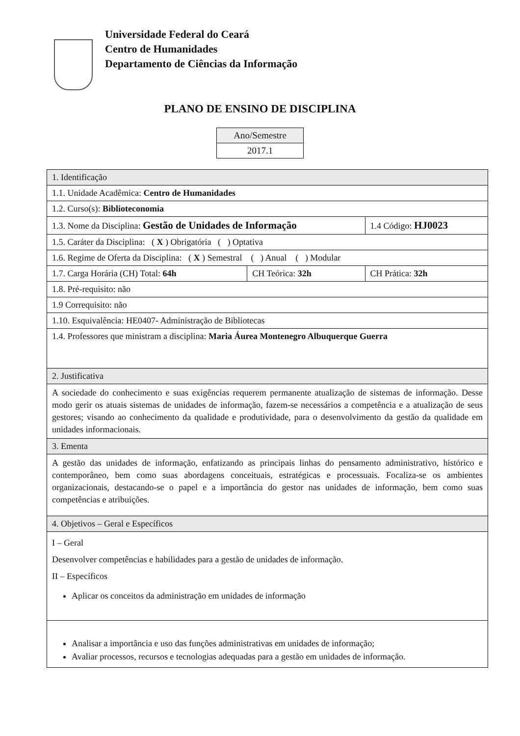Universidade Federal do Ceará
Centro de Humanidades
Departamento de Ciências da Informação
PLANO DE ENSINO DE DISCIPLINA
| Ano/Semestre |
| 2017.1 |
| 1. Identificação | | |
| 1.1. Unidade Acadêmica: Centro de Humanidades | | |
| 1.2. Curso(s): Biblioteconomia | | |
| 1.3. Nome da Disciplina: Gestão de Unidades de Informação | | 1.4 Código: HJ0023 |
| 1.5. Caráter da Disciplina: ( X ) Obrigatória ( ) Optativa | | |
| 1.6. Regime de Oferta da Disciplina: ( X ) Semestral ( ) Anual ( ) Modular | | |
| 1.7. Carga Horária (CH) Total: 64h | CH Teórica: 32h | CH Prática: 32h |
| 1.8. Pré-requisito: não | | |
| 1.9 Correquisito: não | | |
| 1.10. Esquivalência: HE0407- Administração de Bibliotecas | | |
| 1.4. Professores que ministram a disciplina: Maria Áurea Montenegro Albuquerque Guerra | | |
| 2. Justificativa | | |
| A sociedade do conhecimento e suas exigências requerem permanente atualização de sistemas de informação. Desse modo gerir os atuais sistemas de unidades de informação, fazem-se necessários a competência e a atualização de seus gestores; visando ao conhecimento da qualidade e produtividade, para o desenvolvimento da gestão da qualidade em unidades informacionais. | | |
| 3. Ementa | | |
| A gestão das unidades de informação, enfatizando as principais linhas do pensamento administrativo, histórico e contemporâneo, bem como suas abordagens conceituais, estratégicas e processuais. Focaliza-se os ambientes organizacionais, destacando-se o papel e a importância do gestor nas unidades de informação, bem como suas competências e atribuições. | | |
| 4. Objetivos – Geral e Específicos | | |
| I – Geral Desenvolver competências e habilidades para a gestão de unidades de informação. II – Específicos Aplicar os conceitos da administração em unidades de informação | | |
| Analisar a importância e uso das funções administrativas em unidades de informação; Avaliar processos, recursos e tecnologias adequadas para a gestão em unidades de informação. | | |